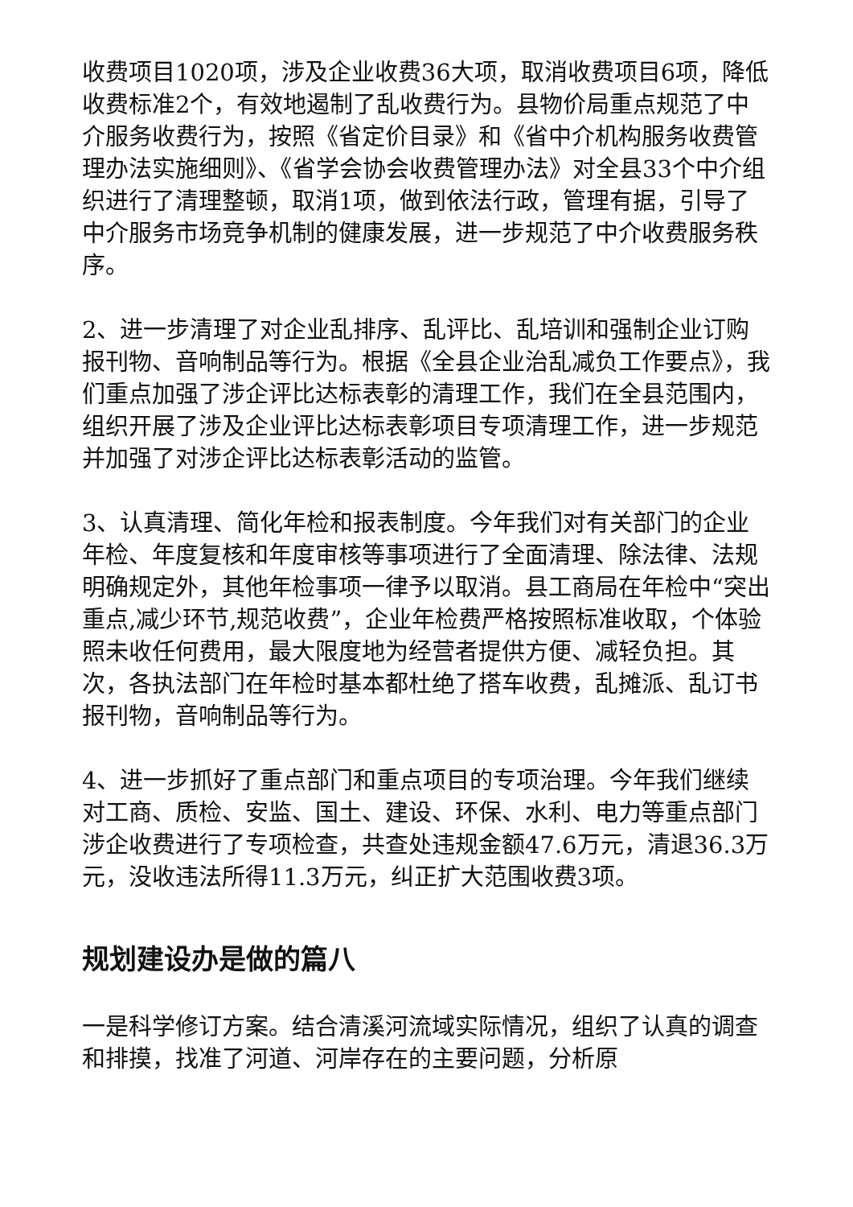收费项目1020项，涉及企业收费36大项，取消收费项目6项，降低收费标准2个，有效地遏制了乱收费行为。县物价局重点规范了中介服务收费行为，按照《省定价目录》和《省中介机构服务收费管理办法实施细则》、《省学会协会收费管理办法》对全县33个中介组织进行了清理整顿，取消1项，做到依法行政，管理有据，引导了中介服务市场竞争机制的健康发展，进一步规范了中介收费服务秩序。
2、进一步清理了对企业乱排序、乱评比、乱培训和强制企业订购报刊物、音响制品等行为。根据《全县企业治乱减负工作要点》，我们重点加强了涉企评比达标表彰的清理工作，我们在全县范围内，组织开展了涉及企业评比达标表彰项目专项清理工作，进一步规范并加强了对涉企评比达标表彰活动的监管。
3、认真清理、简化年检和报表制度。今年我们对有关部门的企业年检、年度复核和年度审核等事项进行了全面清理、除法律、法规明确规定外，其他年检事项一律予以取消。县工商局在年检中“突出重点,减少环节,规范收费”，企业年检费严格按照标准收取，个体验照未收任何费用，最大限度地为经营者提供方便、减轻负担。其次，各执法部门在年检时基本都杜绝了搭车收费，乱摊派、乱订书报刊物，音响制品等行为。
4、进一步抓好了重点部门和重点项目的专项治理。今年我们继续对工商、质检、安监、国土、建设、环保、水利、电力等重点部门涉企收费进行了专项检查，共查处违规金额47.6万元，清退36.3万元，没收违法所得11.3万元，纠正扩大范围收费3项。
规划建设办是做的篇八
一是科学修订方案。结合清溪河流域实际情况，组织了认真的调查和排摸，找准了河道、河岸存在的主要问题，分析原